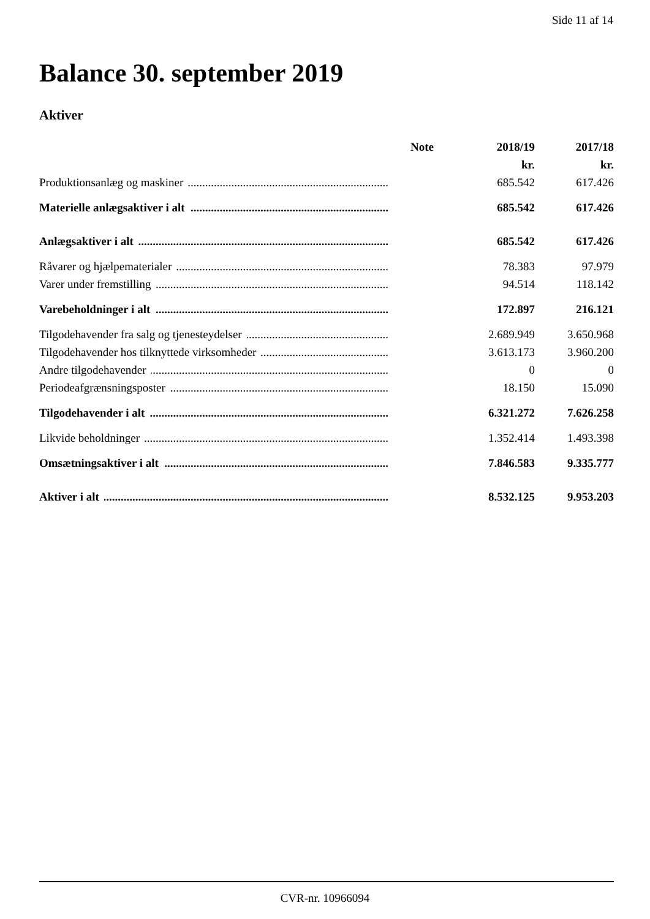Side 11 af 14
Balance 30. september 2019
Aktiver
| | Note | 2018/19 | 2017/18 |
| --- | --- | --- | --- |
| | | kr. | kr. |
| Produktionsanlæg og maskiner | | 685.542 | 617.426 |
| Materielle anlægsaktiver i alt | | 685.542 | 617.426 |
| Anlægsaktiver i alt | | 685.542 | 617.426 |
| Råvarer og hjælpematerialer | | 78.383 | 97.979 |
| Varer under fremstilling | | 94.514 | 118.142 |
| Varebeholdninger i alt | | 172.897 | 216.121 |
| Tilgodehavender fra salg og tjenesteydelser | | 2.689.949 | 3.650.968 |
| Tilgodehavender hos tilknyttede virksomheder | | 3.613.173 | 3.960.200 |
| Andre tilgodehavender | | 0 | 0 |
| Periodeafgrænsningsposter | | 18.150 | 15.090 |
| Tilgodehavender i alt | | 6.321.272 | 7.626.258 |
| Likvide beholdninger | | 1.352.414 | 1.493.398 |
| Omsætningsaktiver i alt | | 7.846.583 | 9.335.777 |
| Aktiver i alt | | 8.532.125 | 9.953.203 |
CVR-nr. 10966094